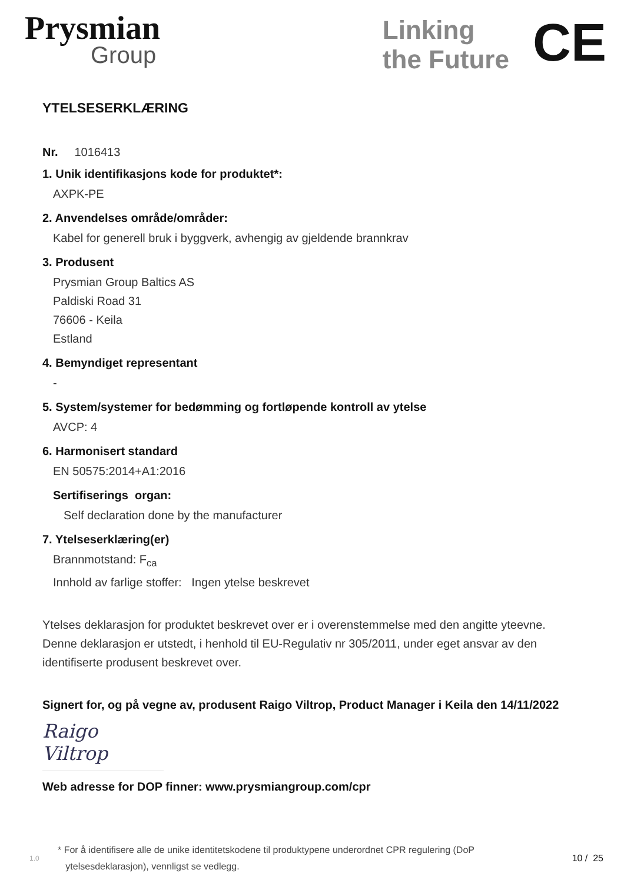Prysmian
Group
Linking
the Future
CE
YTELSESERKLÆRING
Nr. 1016413
1. Unik identifikasjons kode for produktet*:
AXPK-PE
2. Anvendelses område/områder:
Kabel for generell bruk i byggverk, avhengig av gjeldende brannkrav
3. Produsent
Prysmian Group Baltics AS
Paldiski Road 31
76606 - Keila
Estland
4. Bemyndiget representant
-
5. System/systemer for bedømming og fortløpende kontroll av ytelse
AVCP: 4
6. Harmonisert standard
EN 50575:2014+A1:2016
Sertifiserings organ:
Self declaration done by the manufacturer
7. Ytelseserklæring(er)
Brannmotstand: F<sub>ca</sub>
Innhold av farlige stoffer: Ingen ytelse beskrevet
Ytelses deklarasjon for produktet beskrevet over er i overenstemmelse med den angitte yteevne. Denne deklarasjon er utstedt, i henhold til EU-Regulativ nr 305/2011, under eget ansvar av den identifiserte produsent beskrevet over.
Signert for, og på vegne av, produsent Raigo Viltrop, Product Manager i Keila den 14/11/2022
Raigo Viltrop
Web adresse for DOP finner: www.prysmiangroup.com/cpr
1.0 * For å identifisere alle de unike identitetskodene til produktypene underordnet CPR regulering (DoP
ytelsesdeklarasjon), vennligst se vedlegg. 10 / 25